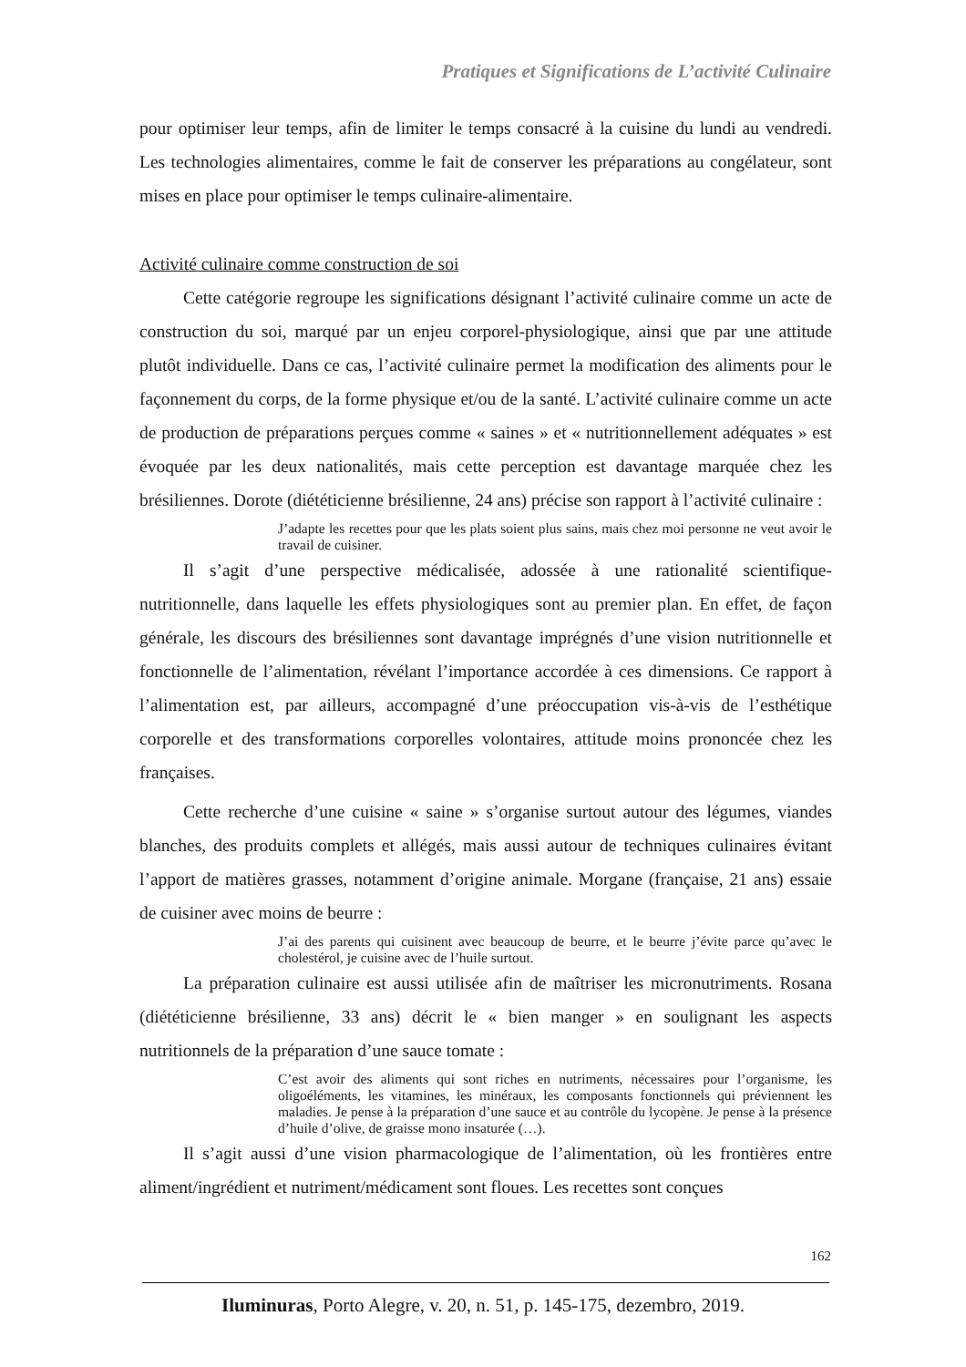Pratiques et Significations de L’activité Culinaire
pour optimiser leur temps, afin de limiter le temps consacré à la cuisine du lundi au vendredi. Les technologies alimentaires, comme le fait de conserver les préparations au congélateur, sont mises en place pour optimiser le temps culinaire-alimentaire.
Activité culinaire comme construction de soi
Cette catégorie regroupe les significations désignant l’activité culinaire comme un acte de construction du soi, marqué par un enjeu corporel-physiologique, ainsi que par une attitude plutôt individuelle. Dans ce cas, l’activité culinaire permet la modification des aliments pour le façonnement du corps, de la forme physique et/ou de la santé. L’activité culinaire comme un acte de production de préparations perçues comme « saines » et « nutritionnellement adéquates » est évoquée par les deux nationalités, mais cette perception est davantage marquée chez les brésiliennes. Dorote (diététicienne brésilienne, 24 ans) précise son rapport à l’activité culinaire :
J’adapte les recettes pour que les plats soient plus sains, mais chez moi personne ne veut avoir le travail de cuisiner.
Il s’agit d’une perspective médicalisée, adossée à une rationalité scientifique-nutritionnelle, dans laquelle les effets physiologiques sont au premier plan. En effet, de façon générale, les discours des brésiliennes sont davantage imprégnés d’une vision nutritionnelle et fonctionnelle de l’alimentation, révélant l’importance accordée à ces dimensions. Ce rapport à l’alimentation est, par ailleurs, accompagné d’une préoccupation vis-à-vis de l’esthétique corporelle et des transformations corporelles volontaires, attitude moins prononcée chez les françaises.
Cette recherche d’une cuisine « saine » s’organise surtout autour des légumes, viandes blanches, des produits complets et allégés, mais aussi autour de techniques culinaires évitant l’apport de matières grasses, notamment d’origine animale. Morgane (française, 21 ans) essaie de cuisiner avec moins de beurre :
J’ai des parents qui cuisinent avec beaucoup de beurre, et le beurre j’évite parce qu’avec le cholestérol, je cuisine avec de l’huile surtout.
La préparation culinaire est aussi utilisée afin de maîtriser les micronutriments. Rosana (diététicienne brésilienne, 33 ans) décrit le « bien manger » en soulignant les aspects nutritionnels de la préparation d’une sauce tomate :
C’est avoir des aliments qui sont riches en nutriments, nécessaires pour l’organisme, les oligoéléments, les vitamines, les minéraux, les composants fonctionnels qui préviennent les maladies. Je pense à la préparation d’une sauce et au contrôle du lycopène. Je pense à la présence d’huile d’olive, de graisse mono insaturée (…).
Il s’agit aussi d’une vision pharmacologique de l’alimentation, où les frontières entre aliment/ingrédient et nutriment/médicament sont floues. Les recettes sont conçues
162
Iluminuras, Porto Alegre, v. 20, n. 51, p. 145-175, dezembro, 2019.